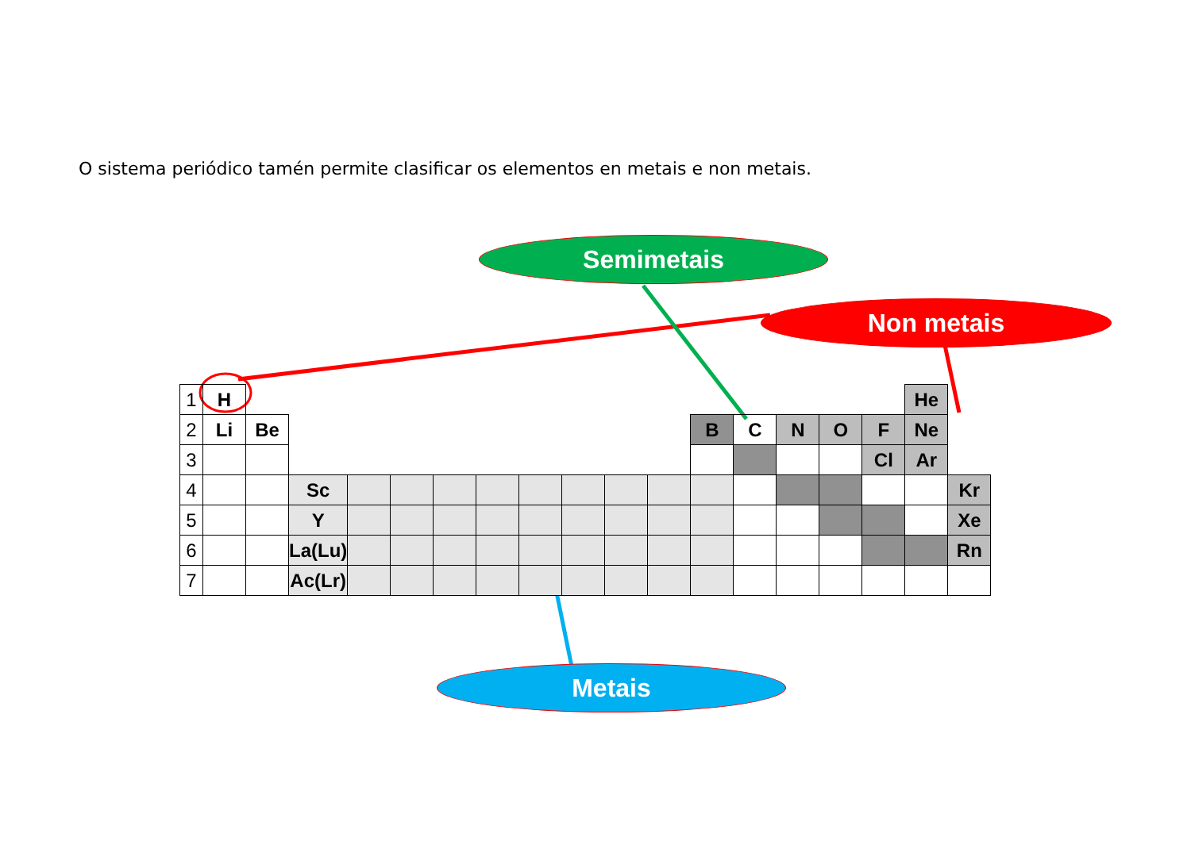O sistema periódico tamén permite clasificar os elementos en metais e non metais.
Semimetais
Non metais
Metais
| 1 | H | | | | | | | | | | | | | | | | | He | |
| 2 | Li | Be | | | | | | | | | | | B | C | N | O | F | Ne | |
| 3 | | | | | | | | | | | | | | | | | Cl | Ar | |
| 4 | | | Sc | | | | | | | | | | | | | | | | Kr |
| 5 | | | Y | | | | | | | | | | | | | | | | Xe |
| 6 | | | La(Lu) | | | | | | | | | | | | | | | | Rn |
| 7 | | | Ac(Lr) | | | | | | | | | | | | | | | | |